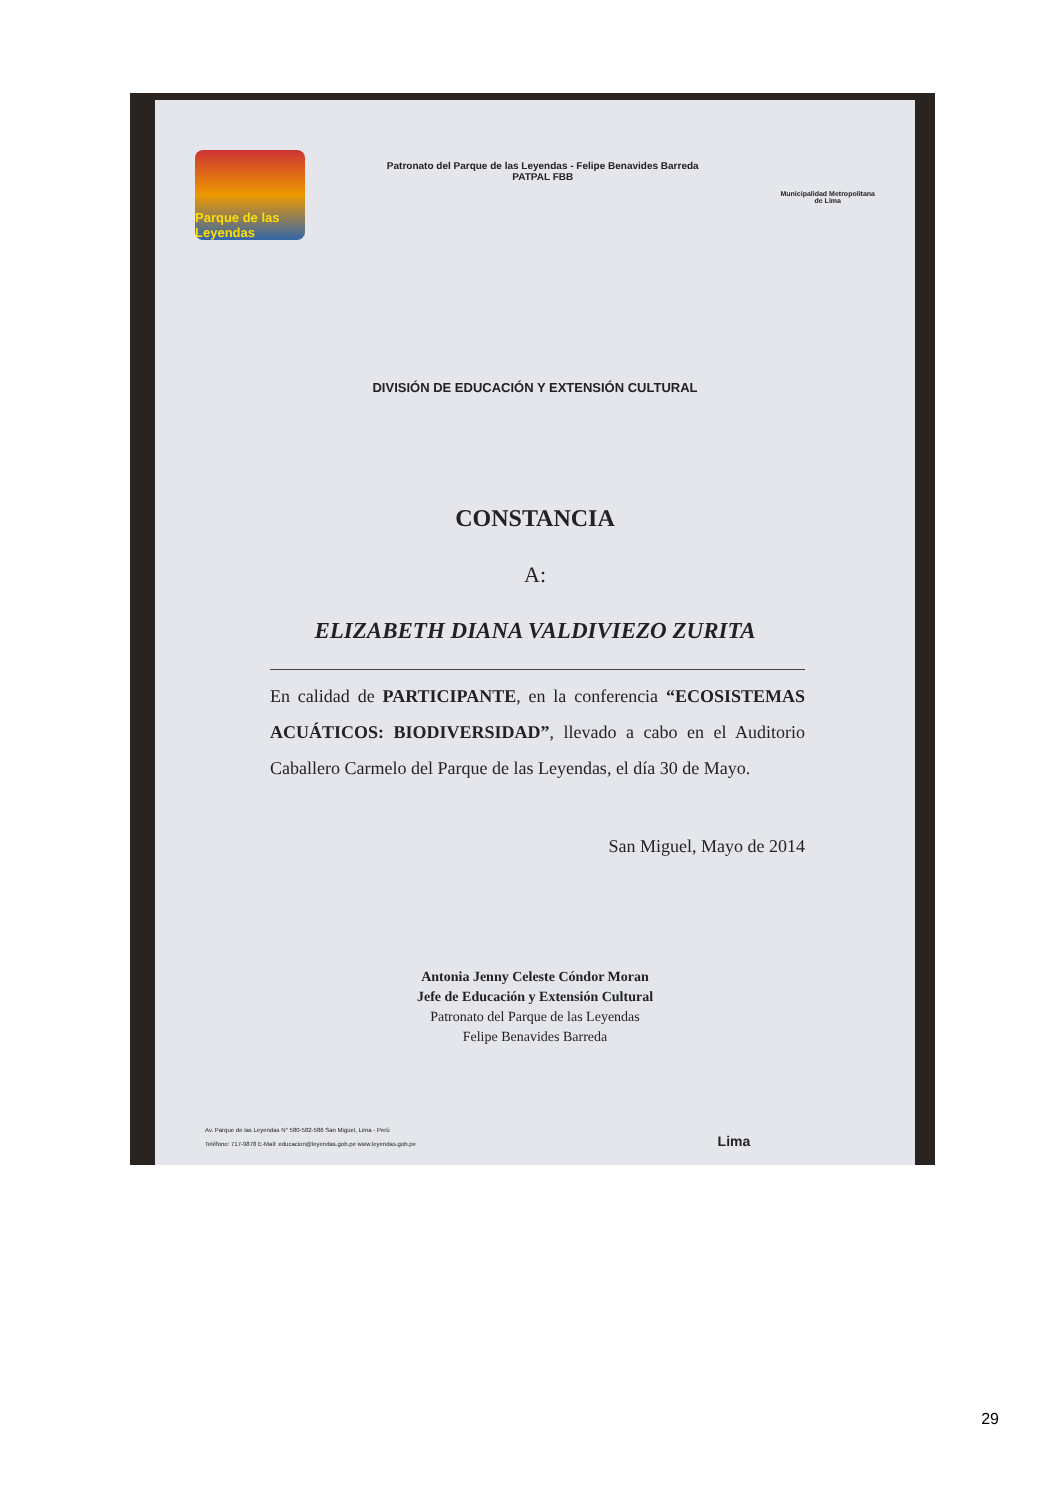Parque de las Leyendas
Patronato del Parque de las Leyendas - Felipe Benavides Barreda
PATPAL FBB
Municipalidad Metropolitana
de Lima
DIVISIÓN DE EDUCACIÓN Y EXTENSIÓN CULTURAL
CONSTANCIA
A:
ELIZABETH DIANA VALDIVIEZO ZURITA
En calidad de PARTICIPANTE, en la conferencia “ECOSISTEMAS ACUÁTICOS: BIODIVERSIDAD”, llevado a cabo en el Auditorio Caballero Carmelo del Parque de las Leyendas, el día 30 de Mayo.
San Miguel, Mayo de 2014
Antonia Jenny Celeste Cóndor Moran
Jefe de Educación y Extensión Cultural
Patronato del Parque de las Leyendas
Felipe Benavides Barreda
Av. Parque de las Leyendas N° 580-582-586 San Miguel, Lima - Perú
Teléfono: 717-9878 E-Mail: educacion@leyendas.gob.pe www.leyendas.gob.pe Lima
29